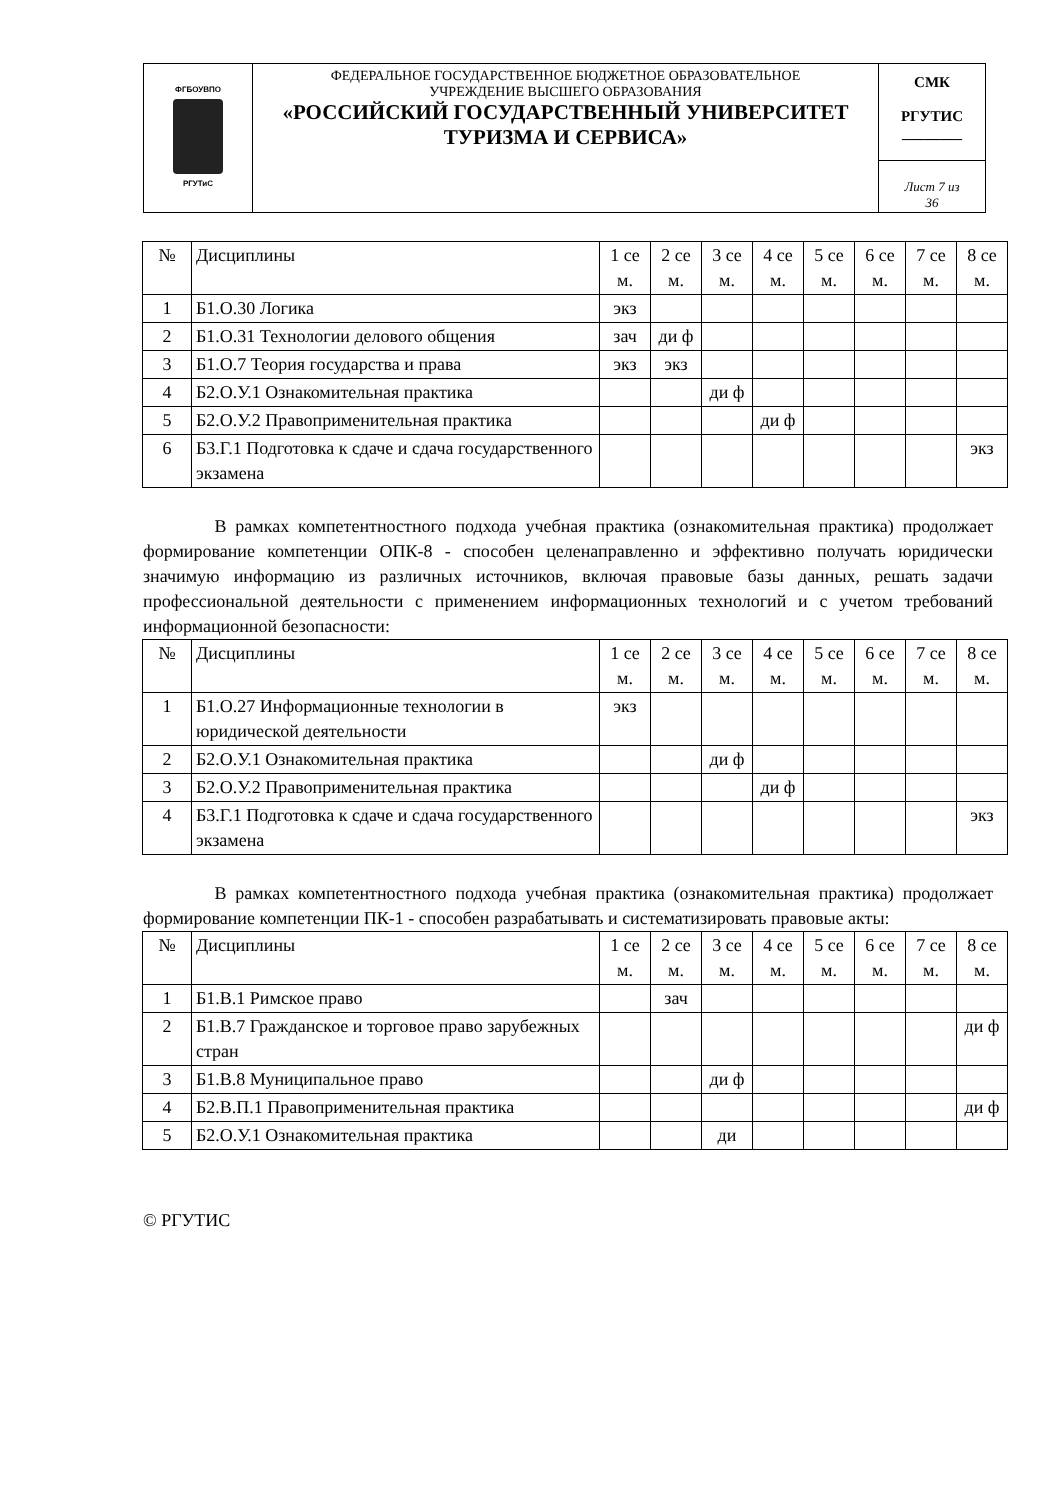| ФГБОУВПО РГУТиС | ФЕДЕРАЛЬНОЕ ГОСУДАРСТВЕННОЕ БЮДЖЕТНОЕ ОБРАЗОВАТЕЛЬНОЕ УЧРЕЖДЕНИЕ ВЫСШЕГО ОБРАЗОВАНИЯ «РОССИЙСКИЙ ГОСУДАРСТВЕННЫЙ УНИВЕРСИТЕТ ТУРИЗМА И СЕРВИСА» | СМК РГУТИС ________ |
| | | Лист 7 из 36 |
| № | Дисциплины | 1 се м. | 2 се м. | 3 се м. | 4 се м. | 5 се м. | 6 се м. | 7 се м. | 8 се м. |
| --- | --- | --- | --- | --- | --- | --- | --- | --- | --- |
| 1 | Б1.О.30 Логика | экз | | | | | | | |
| 2 | Б1.О.31 Технологии делового общения | зач | ди ф | | | | | | |
| 3 | Б1.О.7 Теория государства и права | экз | экз | | | | | | |
| 4 | Б2.О.У.1 Ознакомительная практика | | | ди ф | | | | | |
| 5 | Б2.О.У.2 Правоприменительная практика | | | | ди ф | | | | |
| 6 | Б3.Г.1 Подготовка к сдаче и сдача государственного экзамена | | | | | | | | экз |
В рамках компетентностного подхода учебная практика (ознакомительная практика) продолжает формирование компетенции ОПК-8 - способен целенаправленно и эффективно получать юридически значимую информацию из различных источников, включая правовые базы данных, решать задачи профессиональной деятельности с применением информационных технологий и с учетом требований информационной безопасности:
| № | Дисциплины | 1 се м. | 2 се м. | 3 се м. | 4 се м. | 5 се м. | 6 се м. | 7 се м. | 8 се м. |
| --- | --- | --- | --- | --- | --- | --- | --- | --- | --- |
| 1 | Б1.О.27 Информационные технологии в юридической деятельности | экз | | | | | | | |
| 2 | Б2.О.У.1 Ознакомительная практика | | | ди ф | | | | | |
| 3 | Б2.О.У.2 Правоприменительная практика | | | | ди ф | | | | |
| 4 | Б3.Г.1 Подготовка к сдаче и сдача государственного экзамена | | | | | | | | экз |
В рамках компетентностного подхода учебная практика (ознакомительная практика) продолжает формирование компетенции ПК-1 - способен разрабатывать и систематизировать правовые акты:
| № | Дисциплины | 1 се м. | 2 се м. | 3 се м. | 4 се м. | 5 се м. | 6 се м. | 7 се м. | 8 се м. |
| --- | --- | --- | --- | --- | --- | --- | --- | --- | --- |
| 1 | Б1.В.1 Римское право | | зач | | | | | | |
| 2 | Б1.В.7 Гражданское и торговое право зарубежных стран | | | | | | | | ди ф |
| 3 | Б1.В.8 Муниципальное право | | | ди ф | | | | | |
| 4 | Б2.В.П.1 Правоприменительная практика | | | | | | | | ди ф |
| 5 | Б2.О.У.1 Ознакомительная практика | | | ди | | | | | |
© РГУТИС